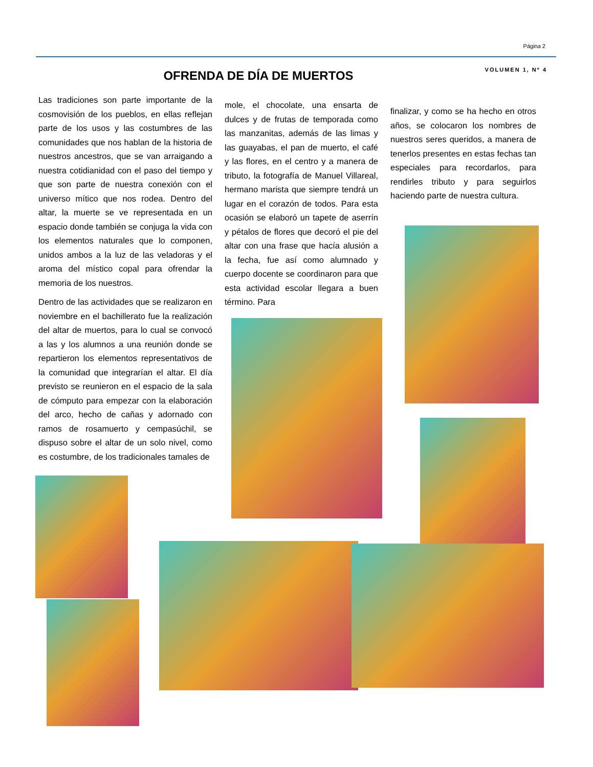Página 2
VOLUMEN 1, Nº 4 OFRENDA DE DÍA DE MUERTOS
Las tradiciones son parte importante de la cosmovisión de los pueblos, en ellas reflejan parte de los usos y las costumbres de las comunidades que nos hablan de la historia de nuestros ancestros, que se van arraigando a nuestra cotidianidad con el paso del tiempo y que son parte de nuestra conexión con el universo mítico que nos rodea. Dentro del altar, la muerte se ve representada en un espacio donde también se conjuga la vida con los elementos naturales que lo componen, unidos ambos a la luz de las veladoras y el aroma del místico copal para ofrendar la memoria de los nuestros.
Dentro de las actividades que se realizaron en noviembre en el bachillerato fue la realización del altar de muertos, para lo cual se convocó a las y los alumnos a una reunión donde se repartieron los elementos representativos de la comunidad que integrarían el altar. El día previsto se reunieron en el espacio de la sala de cómputo para empezar con la elaboración del arco, hecho de cañas y adornado con ramos de rosamuerto y cempasúchil, se dispuso sobre el altar de un solo nivel, como es costumbre, de los tradicionales tamales de
mole, el chocolate, una ensarta de dulces y de frutas de temporada como las manzanitas, además de las limas y las guayabas, el pan de muerto, el café y las flores, en el centro y a manera de tributo, la fotografía de Manuel Villareal, hermano marista que siempre tendrá un lugar en el corazón de todos. Para esta ocasión se elaboró un tapete de aserrín y pétalos de flores que decoró el pie del altar con una frase que hacía alusión a la fecha, fue así como alumnado y cuerpo docente se coordinaron para que esta actividad escolar llegara a buen término. Para
finalizar, y como se ha hecho en otros años, se colocaron los nombres de nuestros seres queridos, a manera de tenerlos presentes en estas fechas tan especiales para recordarlos, para rendirles tributo y para seguirlos haciendo parte de nuestra cultura.